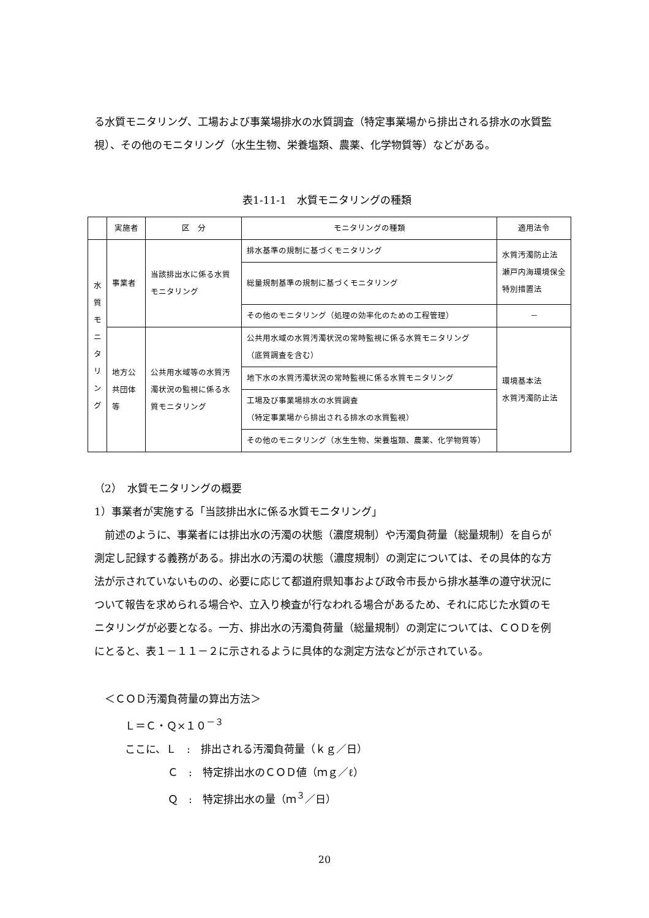る水質モニタリング、工場および事業場排水の水質調査（特定事業場から排出される排水の水質監視）、その他のモニタリング（水生生物、栄養塩類、農薬、化学物質等）などがある。
表1-11-1　水質モニタリングの種類
| | 実施者 | 区 分 | モニタリングの種類 | 適用法令 |
| 水 質 モ ニ タ リ ン グ | 事業者 | 当該排出水に係る水質モニタリング | 排水基準の規制に基づくモニタリング | 水質汚濁防止法 瀬戸内海環境保全特別措置法 |
| | | | 総量規制基準の規制に基づくモニタリング | |
| | | | その他のモニタリング（処理の効率化のための工程管理） | － |
| | 地方公共団体等 | 公共用水域等の水質汚濁状況の監視に係る水質モニタリング | 公共用水域の水質汚濁状況の常時監視に係る水質モニタリング （底質調査を含む） | 環境基本法 水質汚濁防止法 |
| | | | 地下水の水質汚濁状況の常時監視に係る水質モニタリング | |
| | | | 工場及び事業場排水の水質調査 （特定事業場から排出される排水の水質監視） | |
| | | | その他のモニタリング（水生生物、栄養塩類、農薬、化学物質等） | |
（2）　水質モニタリングの概要
1）事業者が実施する「当該排出水に係る水質モニタリング」
　前述のように、事業者には排出水の汚濁の状態（濃度規制）や汚濁負荷量（総量規制）を自らが測定し記録する義務がある。排出水の汚濁の状態（濃度規制）の測定については、その具体的な方法が示されていないものの、必要に応じて都道府県知事および政令市長から排水基準の遵守状況について報告を求められる場合や、立入り検査が行なわれる場合があるため、それに応じた水質のモニタリングが必要となる。一方、排出水の汚濁負荷量（総量規制）の測定については、ＣＯＤを例にとると、表１－１１－２に示されるように具体的な測定方法などが示されている。
　＜ＣＯＤ汚濁負荷量の算出方法＞
Ｌ＝Ｃ・Ｑ×１０<sup>－３</sup>
ここに、Ｌ　:　排出される汚濁負荷量（ｋｇ／日）
Ｃ　:　特定排出水のＣＯＤ値（ｍｇ／ℓ）
Ｑ　:　特定排出水の量（ｍ<sup>３</sup>／日）
20